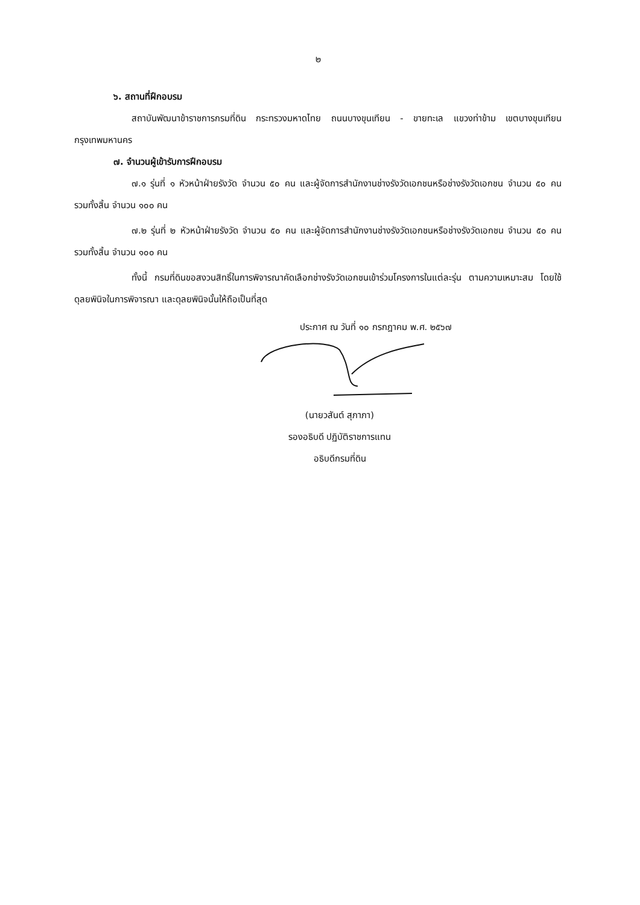๒
๖. สถานที่ฝึกอบรม
สถาบันพัฒนาข้าราชการกรมที่ดิน กระทรวงมหาดไทย ถนนบางขุนเทียน - ขายทะเล แขวงท่าข้าม เขตบางขุนเทียน กรุงเทพมหานคร
๗. จำนวนผู้เข้ารับการฝึกอบรม
๗.๑ รุ่นที่ ๑ หัวหน้าฝ่ายรังวัด จำนวน ๕๐ คน และผู้จัดการสำนักงานช่างรังวัดเอกชนหรือช่างรังวัดเอกชน จำนวน ๕๐ คน รวมทั้งสิ้น จำนวน ๑๐๐ คน
๗.๒ รุ่นที่ ๒ หัวหน้าฝ่ายรังวัด จำนวน ๕๐ คน และผู้จัดการสำนักงานช่างรังวัดเอกชนหรือช่างรังวัดเอกชน จำนวน ๕๐ คน รวมทั้งสิ้น จำนวน ๑๐๐ คน
ทั้งนี้ กรมที่ดินขอสงวนสิทธิ์ในการพิจารณาคัดเลือกช่างรังวัดเอกชนเข้าร่วมโครงการในแต่ละรุ่น ตามความเหมาะสม โดยใช้ดุลยพินิจในการพิจารณา และดุลยพินิจนั้นให้ถือเป็นที่สุด
ประกาศ ณ วันที่ ๑๐ กรกฎาคม พ.ศ. ๒๕๖๗
(นายวสันต์ สุภาภา)
รองอธิบดี ปฏิบัติราชการแทน
อธิบดีกรมที่ดิน